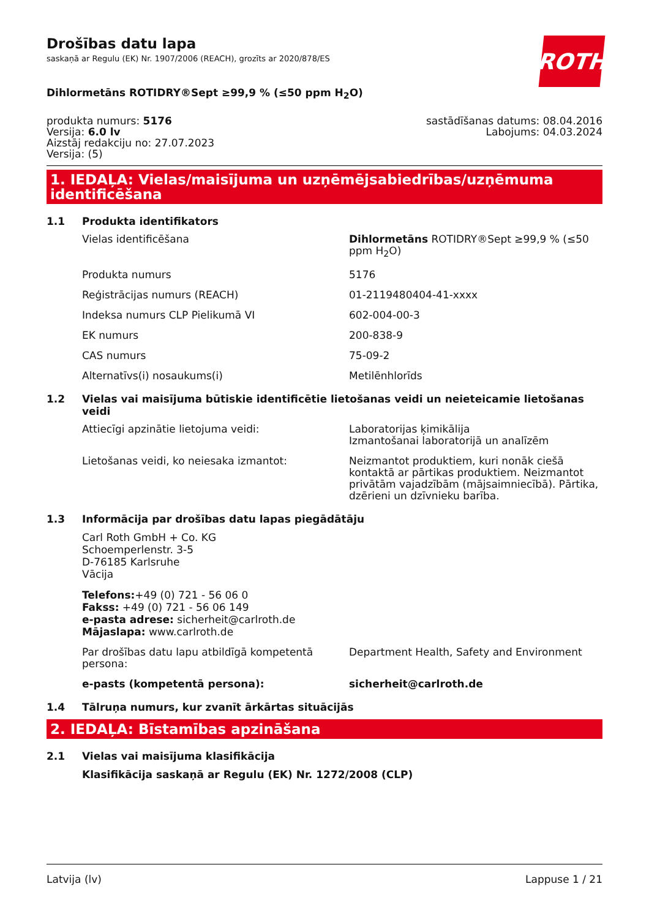ROTH
Drošības datu lapa
saskaņā ar Regulu (EK) Nr. 1907/2006 (REACH), grozīts ar 2020/878/ES
Dihlormetāns ROTIDRY®Sept ≥99,9 % (≤50 ppm H<sub>2</sub>O)
produkta numurs: 5176
Versija: 6.0 lv
Aizstāj redakciju no: 27.07.2023
Versija: (5)
sastādīšanas datums: 08.04.2016
Labojums: 04.03.2024
1. IEDAĻA: Vielas/maisījuma un uzņēmējsabiedrības/uzņēmuma identificēšana
1.1 Produkta identifikators
Vielas identificēšana Dihlormetāns ROTIDRY®Sept ≥99,9 % (≤50 ppm H<sub>2</sub>O)
Produkta numurs 5176
Reģistrācijas numurs (REACH) 01-2119480404-41-xxxx
Indeksa numurs CLP Pielikumā VI 602-004-00-3
EK numurs 200-838-9
CAS numurs 75-09-2
Alternatīvs(i) nosaukums(i) Metilēnhlorīds
1.2 Vielas vai maisījuma būtiskie identificētie lietošanas veidi un neieteicamie lietošanas veidi
Attiecīgi apzinātie lietojuma veidi: Laboratorijas ķimikālija
Izmantošanai laboratorijā un analīzēm
Lietošanas veidi, ko neiesaka izmantot: Neizmantot produktiem, kuri nonāk ciešā kontaktā ar pārtikas produktiem. Neizmantot privātām vajadzībām (mājsaimniecībā). Pārtika, dzērieni un dzīvnieku barība.
1.3 Informācija par drošības datu lapas piegādātāju
Carl Roth GmbH + Co. KG
Schoemperlenstr. 3-5
D-76185 Karlsruhe
Vācija
Telefons:+49 (0) 721 - 56 06 0
Fakss: +49 (0) 721 - 56 06 149
e-pasta adrese: sicherheit@carlroth.de
Mājaslapa: www.carlroth.de
Par drošības datu lapu atbildīgā kompetentā persona:
Department Health, Safety and Environment
e-pasts (kompetentā persona): sicherheit@carlroth.de
1.4 Tālruņa numurs, kur zvanīt ārkārtas situācijās
2. IEDAĻA: Bīstamības apzināšana
2.1 Vielas vai maisījuma klasifikācija
Klasifikācija saskaņā ar Regulu (EK) Nr. 1272/2008 (CLP)
Latvija (lv) Lappuse 1 / 21